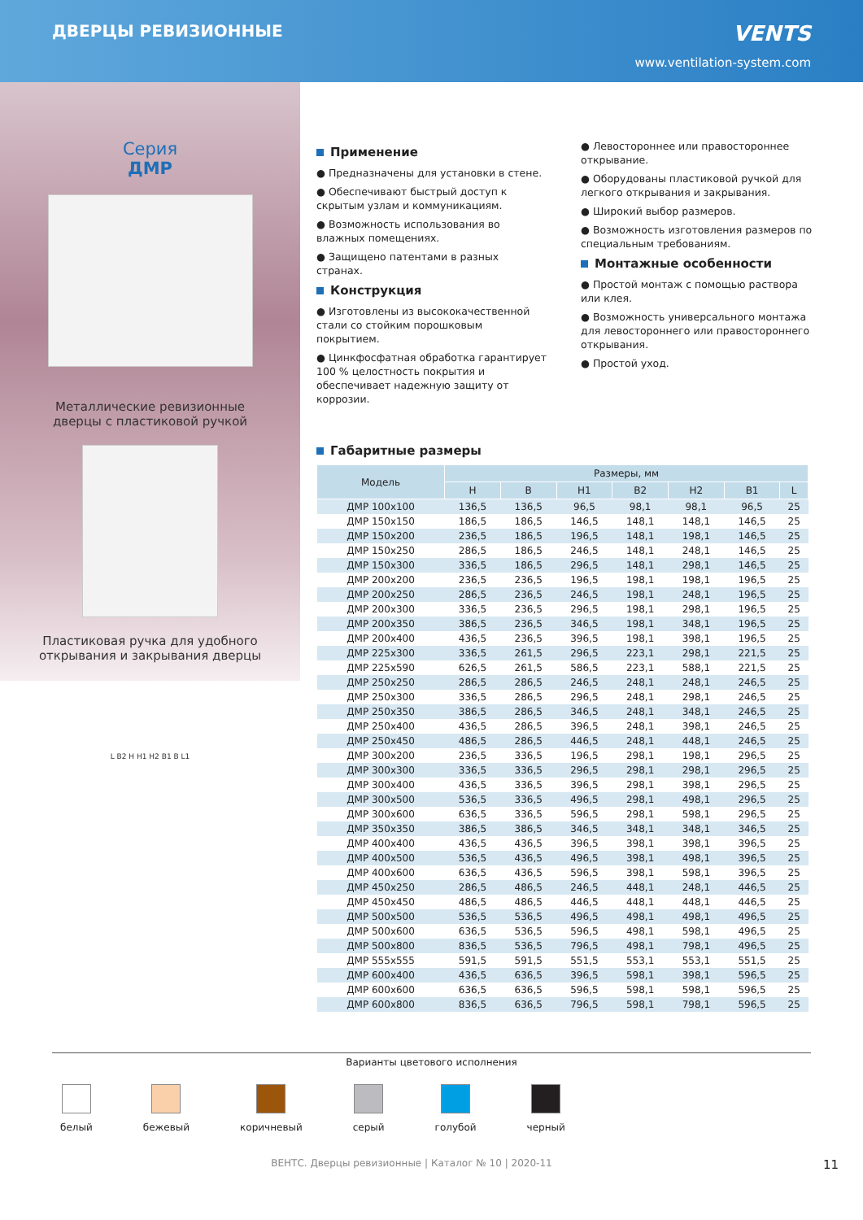ДВЕРЦЫ РЕВИЗИОННЫЕ
VENTS
www.ventilation-system.com
Серия
ДМР
Металлические ревизионные
дверцы с пластиковой ручкой
Пластиковая ручка для удобного
открывания и закрывания дверцы
L B2 H H1 H2 B1 B L1
Применение
● Предназначены для установки в стене.
● Обеспечивают быстрый доступ к скрытым узлам и коммуникациям.
● Возможность использования во влажных помещениях.
● Защищено патентами в разных странах.
Конструкция
● Изготовлены из высококачественной стали со стойким порошковым покрытием.
● Цинкфосфатная обработка гарантирует 100 % целостность покрытия и обеспечивает надежную защиту от коррозии.
● Левостороннее или правостороннее открывание.
● Оборудованы пластиковой ручкой для легкого открывания и закрывания.
● Широкий выбор размеров.
● Возможность изготовления размеров по специальным требованиям.
Монтажные особенности
● Простой монтаж с помощью раствора или клея.
● Возможность универсального монтажа для левостороннего или правостороннего открывания.
● Простой уход.
Габаритные размеры
| Модель | Размеры, мм | | | | | | |
| --- | --- | --- | --- | --- | --- | --- | --- |
| | H | B | H1 | B2 | H2 | B1 | L |
| ДМР 100x100 | 136,5 | 136,5 | 96,5 | 98,1 | 98,1 | 96,5 | 25 |
| ДМР 150x150 | 186,5 | 186,5 | 146,5 | 148,1 | 148,1 | 146,5 | 25 |
| ДМР 150x200 | 236,5 | 186,5 | 196,5 | 148,1 | 198,1 | 146,5 | 25 |
| ДМР 150x250 | 286,5 | 186,5 | 246,5 | 148,1 | 248,1 | 146,5 | 25 |
| ДМР 150x300 | 336,5 | 186,5 | 296,5 | 148,1 | 298,1 | 146,5 | 25 |
| ДМР 200x200 | 236,5 | 236,5 | 196,5 | 198,1 | 198,1 | 196,5 | 25 |
| ДМР 200x250 | 286,5 | 236,5 | 246,5 | 198,1 | 248,1 | 196,5 | 25 |
| ДМР 200x300 | 336,5 | 236,5 | 296,5 | 198,1 | 298,1 | 196,5 | 25 |
| ДМР 200x350 | 386,5 | 236,5 | 346,5 | 198,1 | 348,1 | 196,5 | 25 |
| ДМР 200x400 | 436,5 | 236,5 | 396,5 | 198,1 | 398,1 | 196,5 | 25 |
| ДМР 225x300 | 336,5 | 261,5 | 296,5 | 223,1 | 298,1 | 221,5 | 25 |
| ДМР 225x590 | 626,5 | 261,5 | 586,5 | 223,1 | 588,1 | 221,5 | 25 |
| ДМР 250x250 | 286,5 | 286,5 | 246,5 | 248,1 | 248,1 | 246,5 | 25 |
| ДМР 250x300 | 336,5 | 286,5 | 296,5 | 248,1 | 298,1 | 246,5 | 25 |
| ДМР 250x350 | 386,5 | 286,5 | 346,5 | 248,1 | 348,1 | 246,5 | 25 |
| ДМР 250x400 | 436,5 | 286,5 | 396,5 | 248,1 | 398,1 | 246,5 | 25 |
| ДМР 250x450 | 486,5 | 286,5 | 446,5 | 248,1 | 448,1 | 246,5 | 25 |
| ДМР 300x200 | 236,5 | 336,5 | 196,5 | 298,1 | 198,1 | 296,5 | 25 |
| ДМР 300x300 | 336,5 | 336,5 | 296,5 | 298,1 | 298,1 | 296,5 | 25 |
| ДМР 300x400 | 436,5 | 336,5 | 396,5 | 298,1 | 398,1 | 296,5 | 25 |
| ДМР 300x500 | 536,5 | 336,5 | 496,5 | 298,1 | 498,1 | 296,5 | 25 |
| ДМР 300x600 | 636,5 | 336,5 | 596,5 | 298,1 | 598,1 | 296,5 | 25 |
| ДМР 350x350 | 386,5 | 386,5 | 346,5 | 348,1 | 348,1 | 346,5 | 25 |
| ДМР 400x400 | 436,5 | 436,5 | 396,5 | 398,1 | 398,1 | 396,5 | 25 |
| ДМР 400x500 | 536,5 | 436,5 | 496,5 | 398,1 | 498,1 | 396,5 | 25 |
| ДМР 400x600 | 636,5 | 436,5 | 596,5 | 398,1 | 598,1 | 396,5 | 25 |
| ДМР 450x250 | 286,5 | 486,5 | 246,5 | 448,1 | 248,1 | 446,5 | 25 |
| ДМР 450x450 | 486,5 | 486,5 | 446,5 | 448,1 | 448,1 | 446,5 | 25 |
| ДМР 500x500 | 536,5 | 536,5 | 496,5 | 498,1 | 498,1 | 496,5 | 25 |
| ДМР 500x600 | 636,5 | 536,5 | 596,5 | 498,1 | 598,1 | 496,5 | 25 |
| ДМР 500x800 | 836,5 | 536,5 | 796,5 | 498,1 | 798,1 | 496,5 | 25 |
| ДМР 555x555 | 591,5 | 591,5 | 551,5 | 553,1 | 553,1 | 551,5 | 25 |
| ДМР 600x400 | 436,5 | 636,5 | 396,5 | 598,1 | 398,1 | 596,5 | 25 |
| ДМР 600x600 | 636,5 | 636,5 | 596,5 | 598,1 | 598,1 | 596,5 | 25 |
| ДМР 600x800 | 836,5 | 636,5 | 796,5 | 598,1 | 798,1 | 596,5 | 25 |
Варианты цветового исполнения
белый бежевый коричневый серый голубой черный
ВЕНТС. Дверцы ревизионные | Каталог № 10 | 2020-11 11